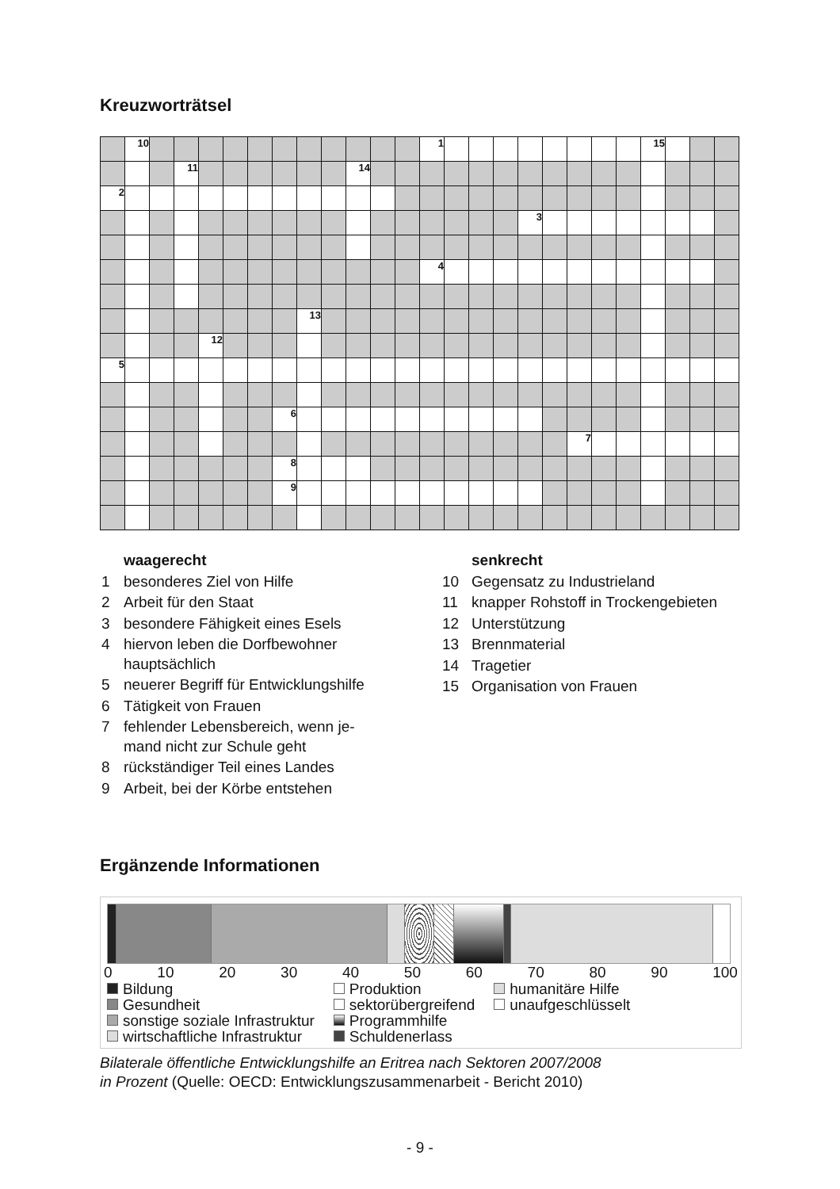Kreuzworträtsel
| | 10 | | | | | | | | | | | | 1 | | | | | | | | | 15 | | | |
| | | | 11 | | | | | | | 14 | | | | | | | | | | | | | | | |
| 2 | | | | | | | | | | | | | | | | | | | | | | | | | |
| | | | | | | | | | | | | | | | | | 3 | | | | | | | | |
| | | | | | | | | | | | | | 4 | | | | | | | | | | | | |
| | | | | | | | | 13 | | | | | | | | | | | | | | | | | |
| | | | | 12 | | | | | | | | | | | | | | | | | | | | | |
| 5 | | | | | | | | | | | | | | | | | | | | | | | | | |
| | | | | | | | 6 | | | | | | | | | | | | | | | | | | |
| | | | | | | | | | | | | | | | | | | | 7 | | | | | | |
| | | | | | | | 8 | | | | | | | | | | | | | | | | | | |
| | | | | | | | 9 | | | | | | | | | | | | | | | | | | |
| | waagerecht |
| 1 | besonderes Ziel von Hilfe |
| 2 | Arbeit für den Staat |
| 3 | besondere Fähigkeit eines Esels |
| 4 | hiervon leben die Dorfbewohner hauptsächlich |
| 5 | neuerer Begriff für Entwicklungshilfe |
| 6 | Tätigkeit von Frauen |
| 7 | fehlender Lebensbereich, wenn je- mand nicht zur Schule geht |
| 8 | rückständiger Teil eines Landes |
| 9 | Arbeit, bei der Körbe entstehen |
| | senkrecht |
| 10 | Gegensatz zu Industrieland |
| 11 | knapper Rohstoff in Trockengebieten |
| 12 | Unterstützung |
| 13 | Brennmaterial |
| 14 | Tragetier |
| 15 | Organisation von Frauen |
Ergänzende Informationen
0 10 20 30 40 50 60 70 80 90 100
| Bildung | Produktion | humanitäre Hilfe |
| Gesundheit | sektorübergreifend | unaufgeschlüsselt |
| sonstige soziale Infrastruktur | Programmhilfe | |
| wirtschaftliche Infrastruktur | Schuldenerlass | |
Bilaterale öffentliche Entwicklungshilfe an Eritrea nach Sektoren 2007/2008
in Prozent (Quelle: OECD: Entwicklungszusammenarbeit - Bericht 2010)
- 9 -